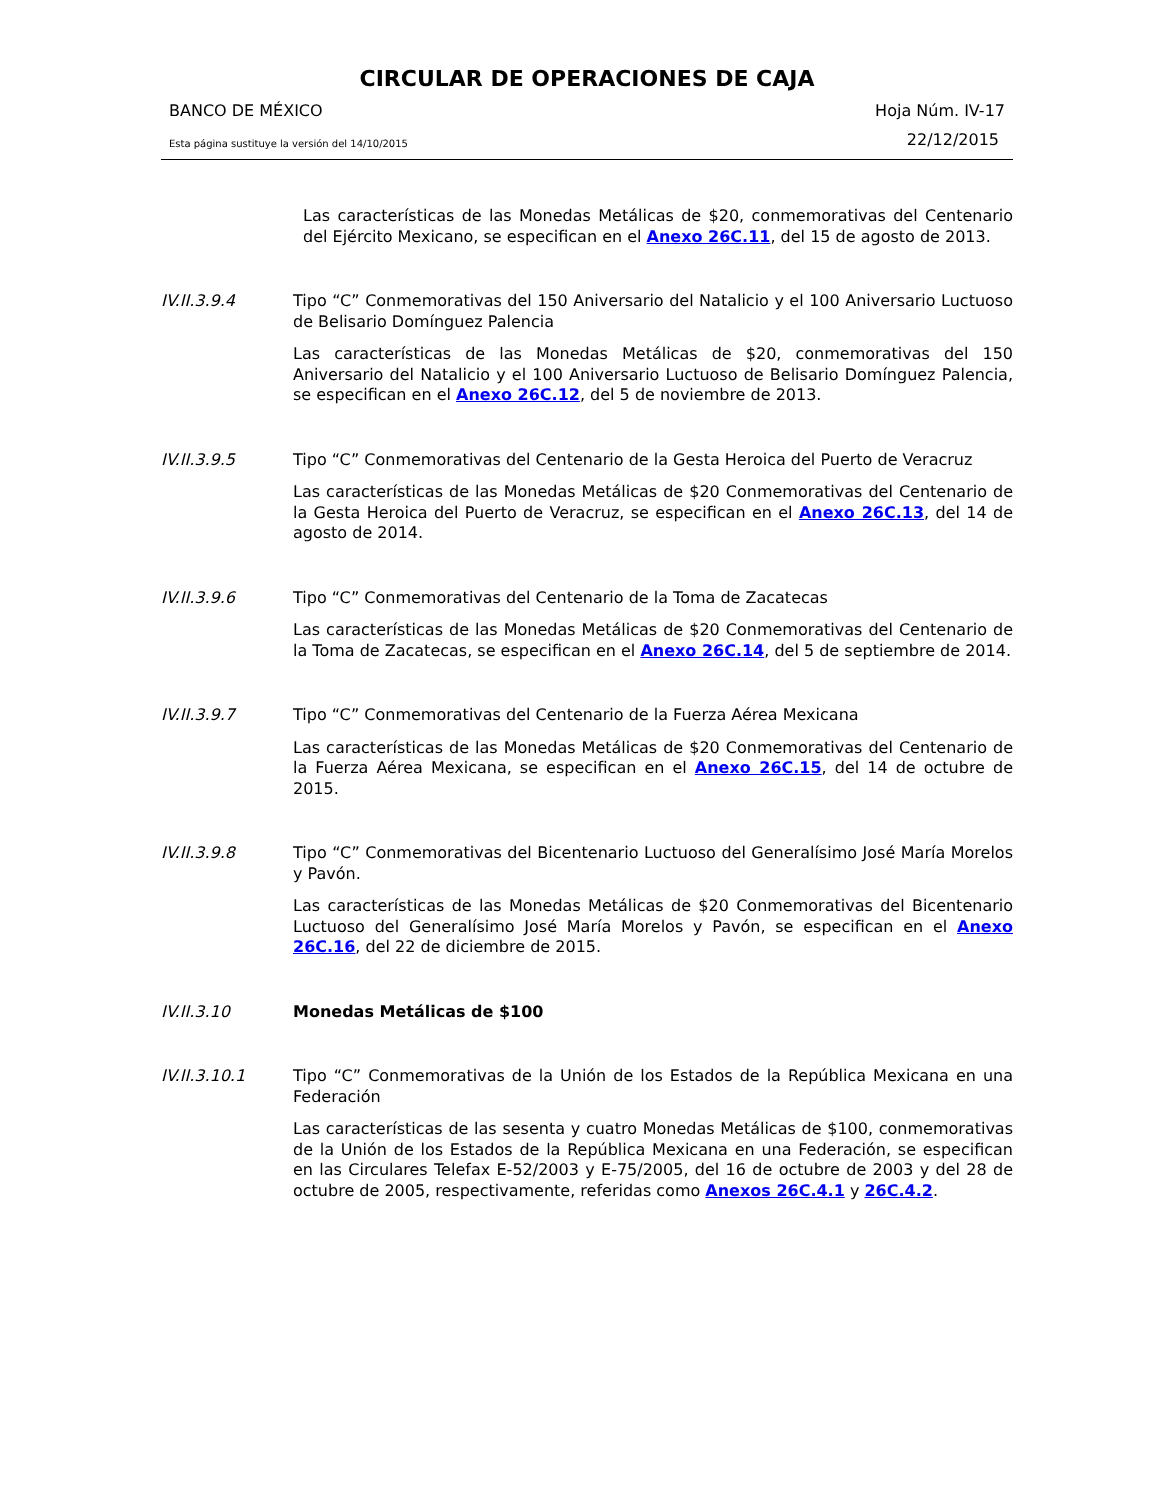CIRCULAR DE OPERACIONES DE CAJA
BANCO DE MÉXICO Hoja Núm. IV-17
Esta página sustituye la versión del 14/10/2015 22/12/2015
Las características de las Monedas Metálicas de $20, conmemorativas del Centenario del Ejército Mexicano, se especifican en el Anexo 26C.11, del 15 de agosto de 2013.
IV.II.3.9.4
Tipo “C” Conmemorativas del 150 Aniversario del Natalicio y el 100 Aniversario Luctuoso de Belisario Domínguez Palencia
Las características de las Monedas Metálicas de $20, conmemorativas del 150 Aniversario del Natalicio y el 100 Aniversario Luctuoso de Belisario Domínguez Palencia, se especifican en el Anexo 26C.12, del 5 de noviembre de 2013.
IV.II.3.9.5
Tipo “C” Conmemorativas del Centenario de la Gesta Heroica del Puerto de Veracruz
Las características de las Monedas Metálicas de $20 Conmemorativas del Centenario de la Gesta Heroica del Puerto de Veracruz, se especifican en el Anexo 26C.13, del 14 de agosto de 2014.
IV.II.3.9.6
Tipo “C” Conmemorativas del Centenario de la Toma de Zacatecas
Las características de las Monedas Metálicas de $20 Conmemorativas del Centenario de la Toma de Zacatecas, se especifican en el Anexo 26C.14, del 5 de septiembre de 2014.
IV.II.3.9.7
Tipo “C” Conmemorativas del Centenario de la Fuerza Aérea Mexicana
Las características de las Monedas Metálicas de $20 Conmemorativas del Centenario de la Fuerza Aérea Mexicana, se especifican en el Anexo 26C.15, del 14 de octubre de 2015.
IV.II.3.9.8
Tipo “C” Conmemorativas del Bicentenario Luctuoso del Generalísimo José María Morelos y Pavón.
Las características de las Monedas Metálicas de $20 Conmemorativas del Bicentenario Luctuoso del Generalísimo José María Morelos y Pavón, se especifican en el Anexo 26C.16, del 22 de diciembre de 2015.
IV.II.3.10
Monedas Metálicas de $100
IV.II.3.10.1
Tipo “C” Conmemorativas de la Unión de los Estados de la República Mexicana en una Federación
Las características de las sesenta y cuatro Monedas Metálicas de $100, conmemorativas de la Unión de los Estados de la República Mexicana en una Federación, se especifican en las Circulares Telefax E-52/2003 y E-75/2005, del 16 de octubre de 2003 y del 28 de octubre de 2005, respectivamente, referidas como Anexos 26C.4.1 y 26C.4.2.